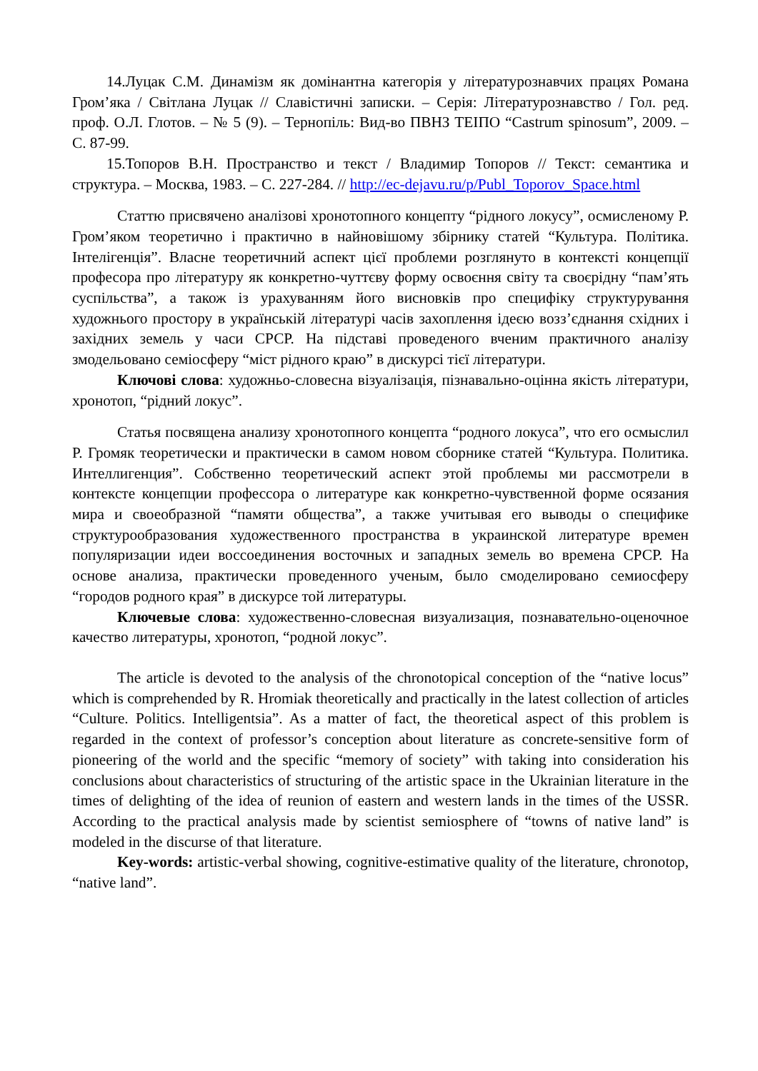14.Луцак С.М. Динамізм як домінантна категорія у літературознавчих працях Романа Гром’яка / Світлана Луцак // Славістичні записки. – Серія: Літературознавство / Гол. ред. проф. О.Л. Глотов. – № 5 (9). – Тернопіль: Вид-во ПВНЗ ТЕІПО “Castrum spinosum”, 2009. – С. 87-99.
15.Топоров В.Н. Пространство и текст / Владимир Топоров // Текст: семантика и структура. – Москва, 1983. – С. 227-284. // http://ec-dejavu.ru/p/Publ_Toporov_Space.html
Статтю присвячено аналізові хронотопного концепту “рідного локусу”, осмисленому Р. Гром’яком теоретично і практично в найновішому збірнику статей “Культура. Політика. Інтелігенція”. Власне теоретичний аспект цієї проблеми розглянуто в контексті концепції професора про літературу як конкретно-чуттєву форму освоєння світу та своєрідну “пам’ять суспільства”, а також із урахуванням його висновків про специфіку структурування художнього простору в українській літературі часів захоплення ідеєю возз’єднання східних і західних земель у часи СРСР. На підставі проведеного вченим практичного аналізу змодельовано семіосферу “міст рідного краю” в дискурсі тієї літератури.
Ключові слова: художньо-словесна візуалізація, пізнавально-оцінна якість літератури, хронотоп, “рідний локус”.
Статья посвящена анализу хронотопного концепта “родного локуса”, что его осмыслил Р. Громяк теоретически и практически в самом новом сборнике статей “Культура. Политика. Интеллигенция”. Собственно теоретический аспект этой проблемы ми рассмотрели в контексте концепции профессора о литературе как конкретно-чувственной форме осязания мира и своеобразной “памяти общества”, а также учитывая его выводы о специфике структурообразования художественного пространства в украинской литературе времен популяризации идеи воссоединения восточных и западных земель во времена СРСР. На основе анализа, практически проведенного ученым, было смоделировано семиосферу “городов родного края” в дискурсе той литературы.
Ключевые слова: художественно-словесная визуализация, познавательно-оценочное качество литературы, хронотоп, “родной локус”.
The article is devoted to the analysis of the chronotopical conception of the “native locus” which is comprehended by R. Hromiak theoretically and practically in the latest collection of articles “Culture. Politics. Intelligentsia”. As a matter of fact, the theoretical aspect of this problem is regarded in the context of professor’s conception about literature as concrete-sensitive form of pioneering of the world and the specific “memory of society” with taking into consideration his conclusions about characteristics of structuring of the artistic space in the Ukrainian literature in the times of delighting of the idea of reunion of eastern and western lands in the times of the USSR. According to the practical analysis made by scientist semiosphere of “towns of native land” is modeled in the discurse of that literature.
Key-words: artistic-verbal showing, cognitive-estimative quality of the literature, chronotop, “native land”.